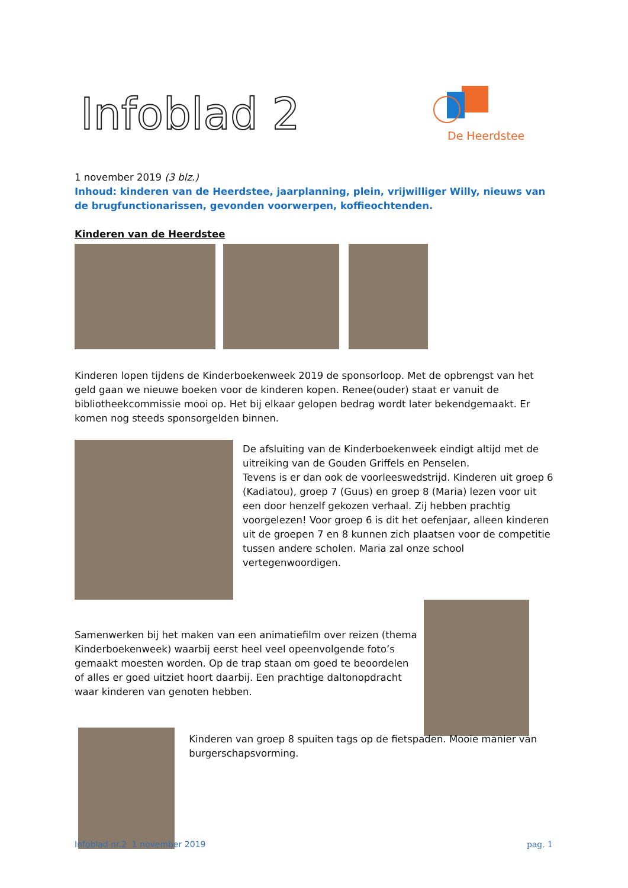Infoblad 2
De Heerdstee
1 november 2019 (3 blz.)
Inhoud: kinderen van de Heerdstee, jaarplanning, plein, vrijwilliger Willy, nieuws van de brugfunctionarissen, gevonden voorwerpen, koffieochtenden.
Kinderen van de Heerdstee
Kinderen lopen tijdens de Kinderboekenweek 2019 de sponsorloop. Met de opbrengst van het geld gaan we nieuwe boeken voor de kinderen kopen. Renee(ouder) staat er vanuit de bibliotheekcommissie mooi op. Het bij elkaar gelopen bedrag wordt later bekendgemaakt. Er komen nog steeds sponsorgelden binnen.
De afsluiting van de Kinderboekenweek eindigt altijd met de uitreiking van de Gouden Griffels en Penselen.
Tevens is er dan ook de voorleeswedstrijd. Kinderen uit groep 6 (Kadiatou), groep 7 (Guus) en groep 8 (Maria) lezen voor uit een door henzelf gekozen verhaal. Zij hebben prachtig voorgelezen! Voor groep 6 is dit het oefenjaar, alleen kinderen uit de groepen 7 en 8 kunnen zich plaatsen voor de competitie tussen andere scholen. Maria zal onze school vertegenwoordigen.
Samenwerken bij het maken van een animatiefilm over reizen (thema Kinderboekenweek) waarbij eerst heel veel opeenvolgende foto’s gemaakt moesten worden. Op de trap staan om goed te beoordelen of alles er goed uitziet hoort daarbij. Een prachtige daltonopdracht waar kinderen van genoten hebben.
Kinderen van groep 8 spuiten tags op de fietspaden. Mooie manier van burgerschapsvorming.
Infoblad nr.2 1 november 2019 pag. 1